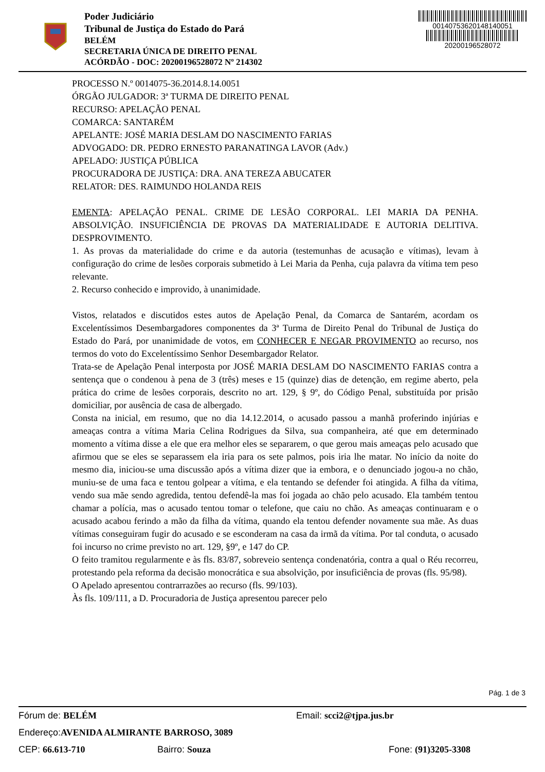Poder Judiciário
Tribunal de Justiça do Estado do Pará
BELÉM
SECRETARIA ÚNICA DE DIREITO PENAL
ACÓRDÃO - DOC: 20200196528072 Nº 214302
00140753620148140051
20200196528072
PROCESSO N.º 0014075-36.2014.8.14.0051
ÓRGÃO JULGADOR: 3ª TURMA DE DIREITO PENAL
RECURSO: APELAÇÃO PENAL
COMARCA: SANTARÉM
APELANTE: JOSÉ MARIA DESLAM DO NASCIMENTO FARIAS
ADVOGADO: DR. PEDRO ERNESTO PARANATINGA LAVOR (Adv.)
APELADO: JUSTIÇA PÚBLICA
PROCURADORA DE JUSTIÇA: DRA. ANA TEREZA ABUCATER
RELATOR: DES. RAIMUNDO HOLANDA REIS
EMENTA: APELAÇÃO PENAL. CRIME DE LESÃO CORPORAL. LEI MARIA DA PENHA. ABSOLVIÇÃO. INSUFICIÊNCIA DE PROVAS DA MATERIALIDADE E AUTORIA DELITIVA. DESPROVIMENTO.
1. As provas da materialidade do crime e da autoria (testemunhas de acusação e vítimas), levam à configuração do crime de lesões corporais submetido à Lei Maria da Penha, cuja palavra da vítima tem peso relevante.
2. Recurso conhecido e improvido, à unanimidade.
Vistos, relatados e discutidos estes autos de Apelação Penal, da Comarca de Santarém, acordam os Excelentíssimos Desembargadores componentes da 3ª Turma de Direito Penal do Tribunal de Justiça do Estado do Pará, por unanimidade de votos, em CONHECER E NEGAR PROVIMENTO ao recurso, nos termos do voto do Excelentíssimo Senhor Desembargador Relator.
Trata-se de Apelação Penal interposta por JOSÉ MARIA DESLAM DO NASCIMENTO FARIAS contra a sentença que o condenou à pena de 3 (três) meses e 15 (quinze) dias de detenção, em regime aberto, pela prática do crime de lesões corporais, descrito no art. 129, § 9º, do Código Penal, substituída por prisão domiciliar, por ausência de casa de albergado.
Consta na inicial, em resumo, que no dia 14.12.2014, o acusado passou a manhã proferindo injúrias e ameaças contra a vítima Maria Celina Rodrigues da Silva, sua companheira, até que em determinado momento a vítima disse a ele que era melhor eles se separarem, o que gerou mais ameaças pelo acusado que afirmou que se eles se separassem ela iria para os sete palmos, pois iria lhe matar. No início da noite do mesmo dia, iniciou-se uma discussão após a vítima dizer que ia embora, e o denunciado jogou-a no chão, muniu-se de uma faca e tentou golpear a vítima, e ela tentando se defender foi atingida. A filha da vítima, vendo sua mãe sendo agredida, tentou defendê-la mas foi jogada ao chão pelo acusado. Ela também tentou chamar a polícia, mas o acusado tentou tomar o telefone, que caiu no chão. As ameaças continuaram e o acusado acabou ferindo a mão da filha da vítima, quando ela tentou defender novamente sua mãe. As duas vítimas conseguiram fugir do acusado e se esconderam na casa da irmã da vítima. Por tal conduta, o acusado foi incurso no crime previsto no art. 129, §9º, e 147 do CP.
O feito tramitou regularmente e às fls. 83/87, sobreveio sentença condenatória, contra a qual o Réu recorreu, protestando pela reforma da decisão monocrática e sua absolvição, por insuficiência de provas (fls. 95/98).
O Apelado apresentou contrarrazões ao recurso (fls. 99/103).
Às fls. 109/111, a D. Procuradoria de Justiça apresentou parecer pelo
Pág. 1 de 3
Fórum de: BELÉM Email: scci2@tjpa.jus.br
Endereço: AVENIDA ALMIRANTE BARROSO, 3089
CEP: 66.613-710 Bairro: Souza Fone: (91)3205-3308